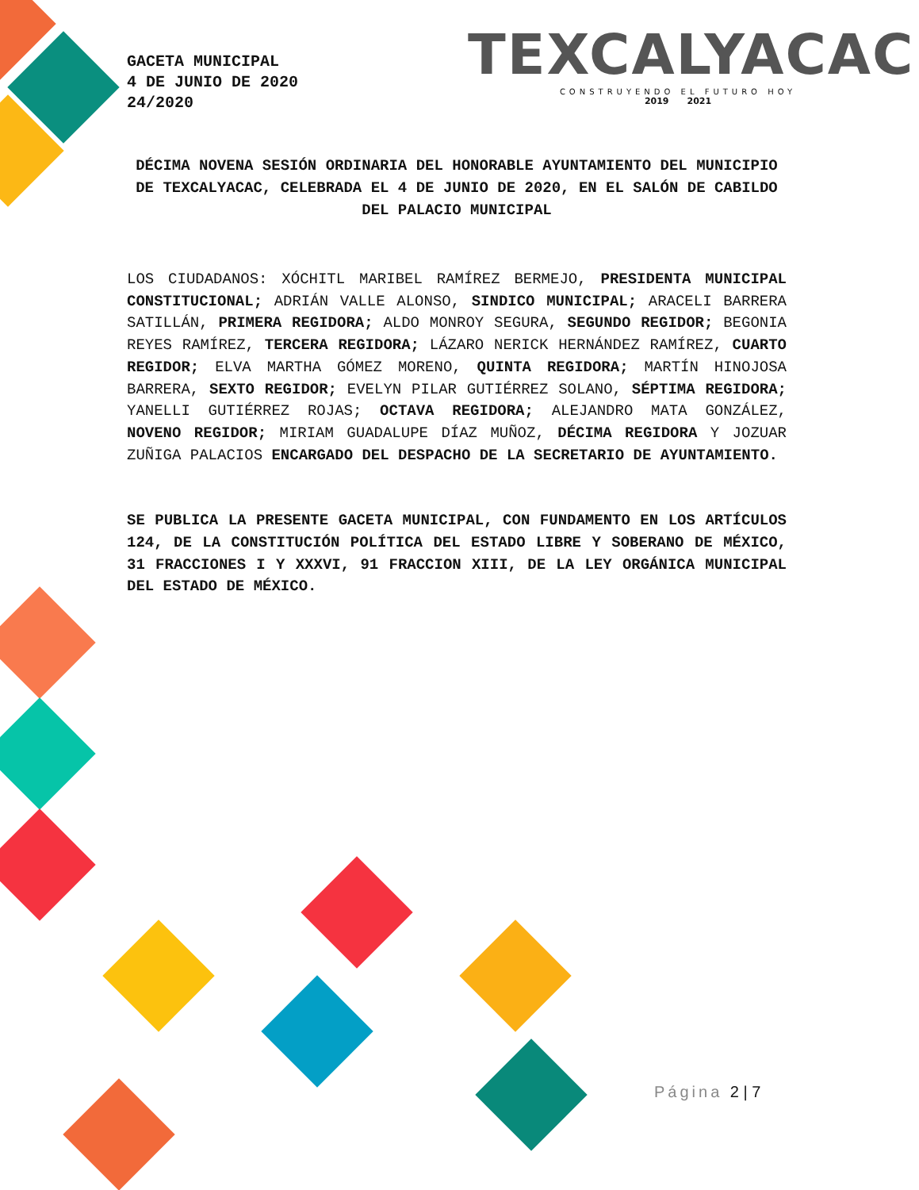GACETA MUNICIPAL
4 DE JUNIO DE 2020
24/2020
TEXCALYACAC
CONSTRUYENDO EL FUTURO HOY
2019 2021
DÉCIMA NOVENA SESIÓN ORDINARIA DEL HONORABLE AYUNTAMIENTO DEL MUNICIPIO DE TEXCALYACAC, CELEBRADA EL 4 DE JUNIO DE 2020, EN EL SALÓN DE CABILDO DEL PALACIO MUNICIPAL
LOS CIUDADANOS: XÓCHITL MARIBEL RAMÍREZ BERMEJO, PRESIDENTA MUNICIPAL CONSTITUCIONAL; ADRIÁN VALLE ALONSO, SINDICO MUNICIPAL; ARACELI BARRERA SATILLÁN, PRIMERA REGIDORA; ALDO MONROY SEGURA, SEGUNDO REGIDOR; BEGONIA REYES RAMÍREZ, TERCERA REGIDORA; LÁZARO NERICK HERNÁNDEZ RAMÍREZ, CUARTO REGIDOR; ELVA MARTHA GÓMEZ MORENO, QUINTA REGIDORA; MARTÍN HINOJOSA BARRERA, SEXTO REGIDOR; EVELYN PILAR GUTIÉRREZ SOLANO, SÉPTIMA REGIDORA; YANELLI GUTIÉRREZ ROJAS; OCTAVA REGIDORA; ALEJANDRO MATA GONZÁLEZ, NOVENO REGIDOR; MIRIAM GUADALUPE DÍAZ MUÑOZ, DÉCIMA REGIDORA Y JOZUAR ZUÑIGA PALACIOS ENCARGADO DEL DESPACHO DE LA SECRETARIO DE AYUNTAMIENTO.
SE PUBLICA LA PRESENTE GACETA MUNICIPAL, CON FUNDAMENTO EN LOS ARTÍCULOS 124, DE LA CONSTITUCIÓN POLÍTICA DEL ESTADO LIBRE Y SOBERANO DE MÉXICO, 31 FRACCIONES I Y XXXVI, 91 FRACCION XIII, DE LA LEY ORGÁNICA MUNICIPAL DEL ESTADO DE MÉXICO.
Página 2 | 7